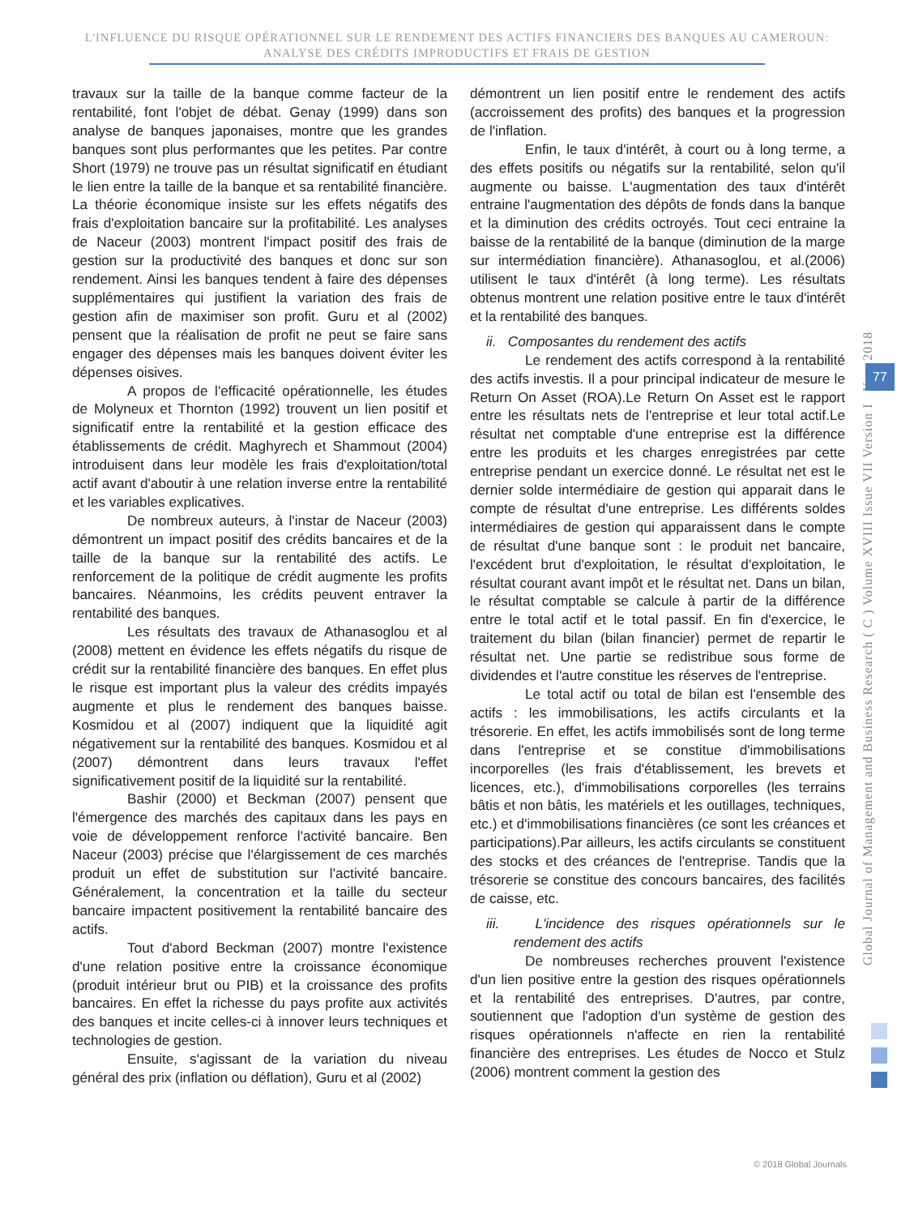L'INFLUENCE DU RISQUE OPÉRATIONNEL SUR LE RENDEMENT DES ACTIFS FINANCIERS DES BANQUES AU CAMEROUN:
ANALYSE DES CRÉDITS IMPRODUCTIFS ET FRAIS DE GESTION
travaux sur la taille de la banque comme facteur de la rentabilité, font l'objet de débat. Genay (1999) dans son analyse de banques japonaises, montre que les grandes banques sont plus performantes que les petites. Par contre Short (1979) ne trouve pas un résultat significatif en étudiant le lien entre la taille de la banque et sa rentabilité financière. La théorie économique insiste sur les effets négatifs des frais d'exploitation bancaire sur la profitabilité. Les analyses de Naceur (2003) montrent l'impact positif des frais de gestion sur la productivité des banques et donc sur son rendement. Ainsi les banques tendent à faire des dépenses supplémentaires qui justifient la variation des frais de gestion afin de maximiser son profit. Guru et al (2002) pensent que la réalisation de profit ne peut se faire sans engager des dépenses mais les banques doivent éviter les dépenses oisives.
A propos de l'efficacité opérationnelle, les études de Molyneux et Thornton (1992) trouvent un lien positif et significatif entre la rentabilité et la gestion efficace des établissements de crédit. Maghyrech et Shammout (2004) introduisent dans leur modèle les frais d'exploitation/total actif avant d'aboutir à une relation inverse entre la rentabilité et les variables explicatives.
De nombreux auteurs, à l'instar de Naceur (2003) démontrent un impact positif des crédits bancaires et de la taille de la banque sur la rentabilité des actifs. Le renforcement de la politique de crédit augmente les profits bancaires. Néanmoins, les crédits peuvent entraver la rentabilité des banques.
Les résultats des travaux de Athanasoglou et al (2008) mettent en évidence les effets négatifs du risque de crédit sur la rentabilité financière des banques. En effet plus le risque est important plus la valeur des crédits impayés augmente et plus le rendement des banques baisse. Kosmidou et al (2007) indiquent que la liquidité agit négativement sur la rentabilité des banques. Kosmidou et al (2007) démontrent dans leurs travaux l'effet significativement positif de la liquidité sur la rentabilité.
Bashir (2000) et Beckman (2007) pensent que l'émergence des marchés des capitaux dans les pays en voie de développement renforce l'activité bancaire. Ben Naceur (2003) précise que l'élargissement de ces marchés produit un effet de substitution sur l'activité bancaire. Généralement, la concentration et la taille du secteur bancaire impactent positivement la rentabilité bancaire des actifs.
Tout d'abord Beckman (2007) montre l'existence d'une relation positive entre la croissance économique (produit intérieur brut ou PIB) et la croissance des profits bancaires. En effet la richesse du pays profite aux activités des banques et incite celles-ci à innover leurs techniques et technologies de gestion.
Ensuite, s'agissant de la variation du niveau général des prix (inflation ou déflation), Guru et al (2002)
démontrent un lien positif entre le rendement des actifs (accroissement des profits) des banques et la progression de l'inflation.
Enfin, le taux d'intérêt, à court ou à long terme, a des effets positifs ou négatifs sur la rentabilité, selon qu'il augmente ou baisse. L'augmentation des taux d'intérêt entraine l'augmentation des dépôts de fonds dans la banque et la diminution des crédits octroyés. Tout ceci entraine la baisse de la rentabilité de la banque (diminution de la marge sur intermédiation financière). Athanasoglou, et al.(2006) utilisent le taux d'intérêt (à long terme). Les résultats obtenus montrent une relation positive entre le taux d'intérêt et la rentabilité des banques.
ii. Composantes du rendement des actifs
Le rendement des actifs correspond à la rentabilité des actifs investis. Il a pour principal indicateur de mesure le Return On Asset (ROA).Le Return On Asset est le rapport entre les résultats nets de l'entreprise et leur total actif.Le résultat net comptable d'une entreprise est la différence entre les produits et les charges enregistrées par cette entreprise pendant un exercice donné. Le résultat net est le dernier solde intermédiaire de gestion qui apparait dans le compte de résultat d'une entreprise. Les différents soldes intermédiaires de gestion qui apparaissent dans le compte de résultat d'une banque sont : le produit net bancaire, l'excédent brut d'exploitation, le résultat d'exploitation, le résultat courant avant impôt et le résultat net. Dans un bilan, le résultat comptable se calcule à partir de la différence entre le total actif et le total passif. En fin d'exercice, le traitement du bilan (bilan financier) permet de repartir le résultat net. Une partie se redistribue sous forme de dividendes et l'autre constitue les réserves de l'entreprise.
Le total actif ou total de bilan est l'ensemble des actifs : les immobilisations, les actifs circulants et la trésorerie. En effet, les actifs immobilisés sont de long terme dans l'entreprise et se constitue d'immobilisations incorporelles (les frais d'établissement, les brevets et licences, etc.), d'immobilisations corporelles (les terrains bâtis et non bâtis, les matériels et les outillages, techniques, etc.) et d'immobilisations financières (ce sont les créances et participations).Par ailleurs, les actifs circulants se constituent des stocks et des créances de l'entreprise. Tandis que la trésorerie se constitue des concours bancaires, des facilités de caisse, etc.
iii. L'incidence des risques opérationnels sur le rendement des actifs
De nombreuses recherches prouvent l'existence d'un lien positive entre la gestion des risques opérationnels et la rentabilité des entreprises. D'autres, par contre, soutiennent que l'adoption d'un système de gestion des risques opérationnels n'affecte en rien la rentabilité financière des entreprises. Les études de Nocco et Stulz (2006) montrent comment la gestion des
Global Journal of Management and Business Research ( C ) Volume XVIII Issue VII Version I Year 2018
77
© 2018 Global Journals